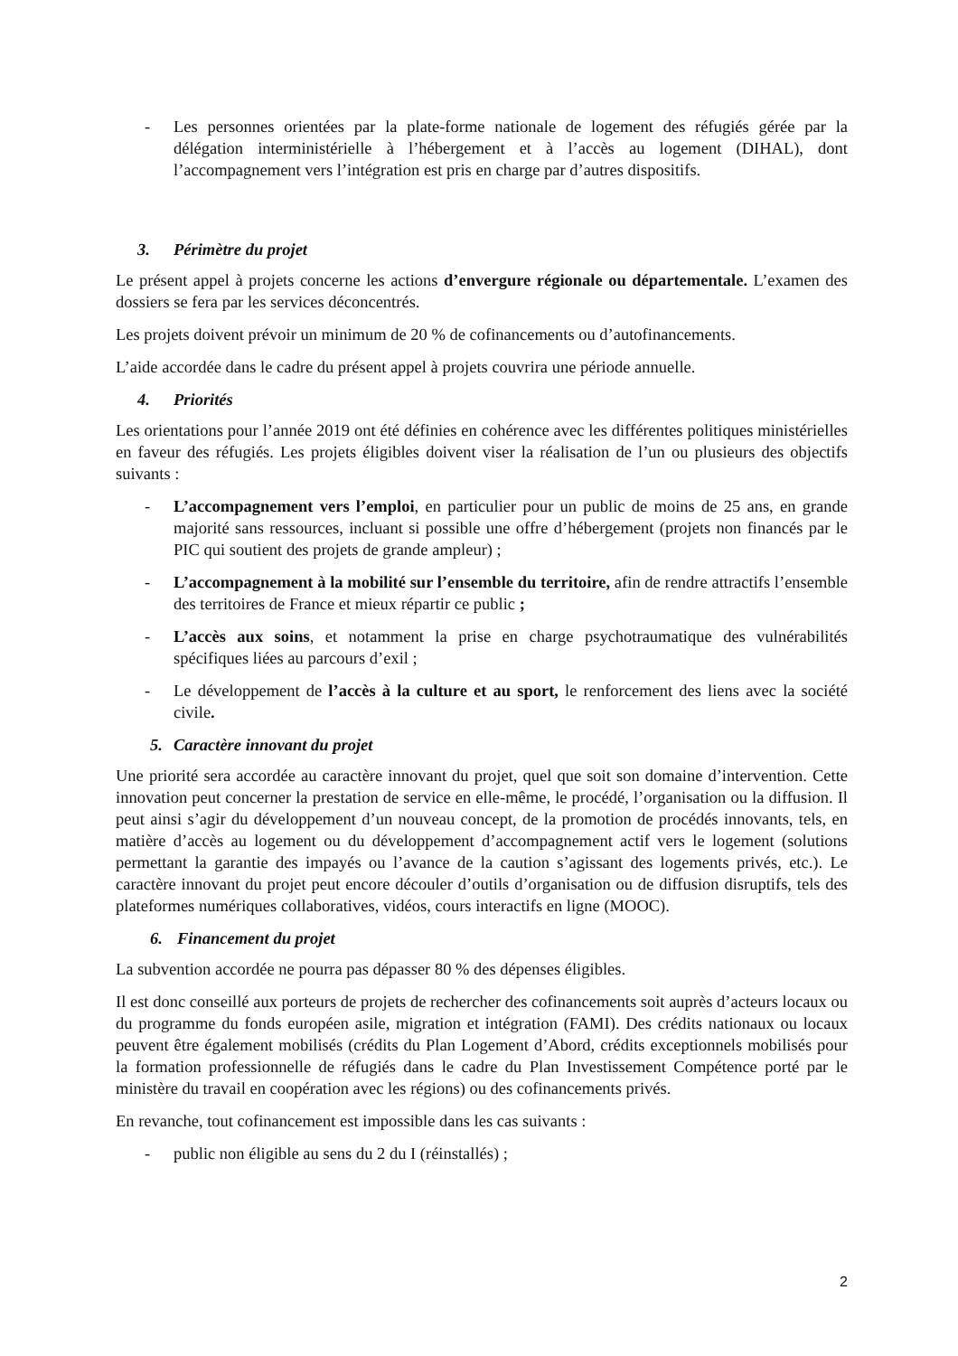- Les personnes orientées par la plate-forme nationale de logement des réfugiés gérée par la délégation interministérielle à l’hébergement et à l’accès au logement (DIHAL), dont l’accompagnement vers l’intégration est pris en charge par d’autres dispositifs.
3. Périmètre du projet
Le présent appel à projets concerne les actions d’envergure régionale ou départementale. L’examen des dossiers se fera par les services déconcentrés.
Les projets doivent prévoir un minimum de 20 % de cofinancements ou d’autofinancements.
L’aide accordée dans le cadre du présent appel à projets couvrira une période annuelle.
4. Priorités
Les orientations pour l’année 2019 ont été définies en cohérence avec les différentes politiques ministérielles en faveur des réfugiés. Les projets éligibles doivent viser la réalisation de l’un ou plusieurs des objectifs suivants :
- L’accompagnement vers l’emploi, en particulier pour un public de moins de 25 ans, en grande majorité sans ressources, incluant si possible une offre d’hébergement (projets non financés par le PIC qui soutient des projets de grande ampleur) ;
- L’accompagnement à la mobilité sur l’ensemble du territoire, afin de rendre attractifs l’ensemble des territoires de France et mieux répartir ce public ;
- L’accès aux soins, et notamment la prise en charge psychotraumatique des vulnérabilités spécifiques liées au parcours d’exil ;
- Le développement de l’accès à la culture et au sport, le renforcement des liens avec la société civile.
5. Caractère innovant du projet
Une priorité sera accordée au caractère innovant du projet, quel que soit son domaine d’intervention. Cette innovation peut concerner la prestation de service en elle-même, le procédé, l’organisation ou la diffusion. Il peut ainsi s’agir du développement d’un nouveau concept, de la promotion de procédés innovants, tels, en matière d’accès au logement ou du développement d’accompagnement actif vers le logement (solutions permettant la garantie des impayés ou l’avance de la caution s’agissant des logements privés, etc.). Le caractère innovant du projet peut encore découler d’outils d’organisation ou de diffusion disruptifs, tels des plateformes numériques collaboratives, vidéos, cours interactifs en ligne (MOOC).
6. Financement du projet
La subvention accordée ne pourra pas dépasser 80 % des dépenses éligibles.
Il est donc conseillé aux porteurs de projets de rechercher des cofinancements soit auprès d’acteurs locaux ou du programme du fonds européen asile, migration et intégration (FAMI). Des crédits nationaux ou locaux peuvent être également mobilisés (crédits du Plan Logement d’Abord, crédits exceptionnels mobilisés pour la formation professionnelle de réfugiés dans le cadre du Plan Investissement Compétence porté par le ministère du travail en coopération avec les régions) ou des cofinancements privés.
En revanche, tout cofinancement est impossible dans les cas suivants :
- public non éligible au sens du 2 du I (réinstallés) ;
2